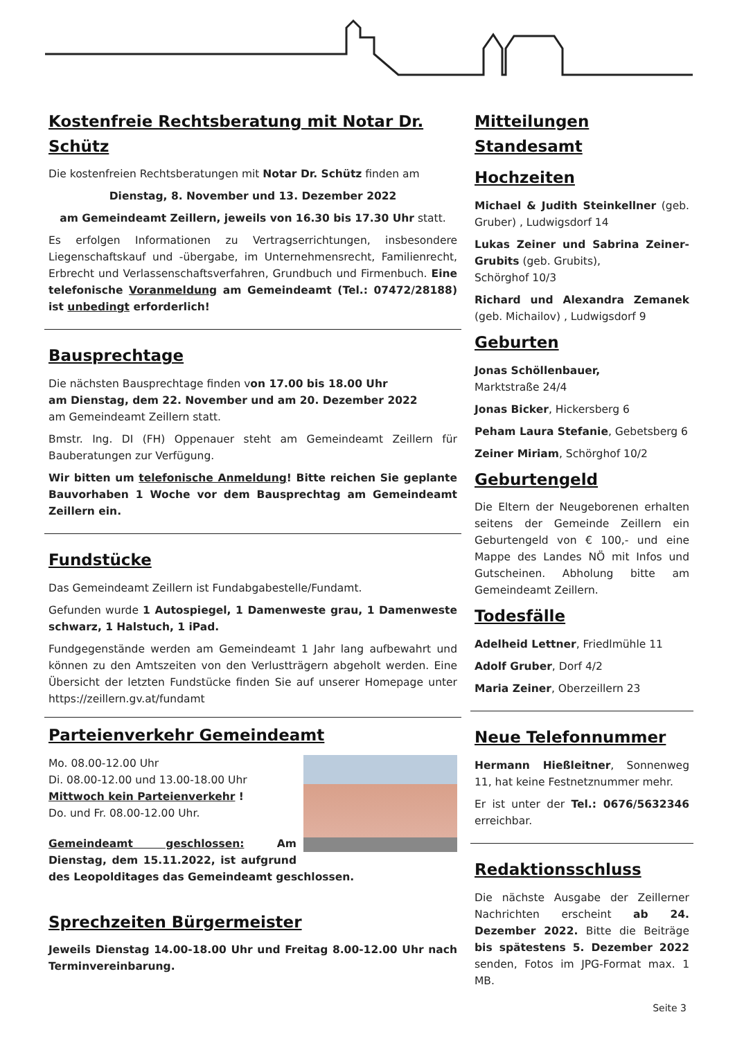Kostenfreie Rechtsberatung mit Notar Dr. Schütz
Die kostenfreien Rechtsberatungen mit Notar Dr. Schütz finden am
Dienstag, 8. November und 13. Dezember 2022
am Gemeindeamt Zeillern, jeweils von 16.30 bis 17.30 Uhr statt.
Es erfolgen Informationen zu Vertragserrichtungen, insbesondere Liegenschaftskauf und -übergabe, im Unternehmensrecht, Familienrecht, Erbrecht und Verlassenschaftsverfahren, Grundbuch und Firmenbuch. Eine telefonische Voranmeldung am Gemeindeamt (Tel.: 07472/28188) ist unbedingt erforderlich!
Bausprechtage
Die nächsten Bausprechtage finden von 17.00 bis 18.00 Uhr
am Dienstag, dem 22. November und am 20. Dezember 2022
am Gemeindeamt Zeillern statt.
Bmstr. Ing. DI (FH) Oppenauer steht am Gemeindeamt Zeillern für Bauberatungen zur Verfügung.
Wir bitten um telefonische Anmeldung! Bitte reichen Sie geplante Bauvorhaben 1 Woche vor dem Bausprechtag am Gemeindeamt Zeillern ein.
Fundstücke
Das Gemeindeamt Zeillern ist Fundabgabestelle/Fundamt.
Gefunden wurde 1 Autospiegel, 1 Damenweste grau, 1 Damenweste schwarz, 1 Halstuch, 1 iPad.
Fundgegenstände werden am Gemeindeamt 1 Jahr lang aufbewahrt und können zu den Amtszeiten von den Verlustträgern abgeholt werden. Eine Übersicht der letzten Fundstücke finden Sie auf unserer Homepage unter https://zeillern.gv.at/fundamt
Parteienverkehr Gemeindeamt
Mo. 08.00-12.00 Uhr
Di. 08.00-12.00 und 13.00-18.00 Uhr
Mittwoch kein Parteienverkehr !
Do. und Fr. 08.00-12.00 Uhr.
Gemeindeamt geschlossen: Am Dienstag, dem 15.11.2022, ist aufgrund des Leopolditages das Gemeindeamt geschlossen.
Sprechzeiten Bürgermeister
Jeweils Dienstag 14.00-18.00 Uhr und Freitag 8.00-12.00 Uhr nach Terminvereinbarung.
Mitteilungen Standesamt
Hochzeiten
Michael & Judith Steinkellner (geb. Gruber) , Ludwigsdorf 14
Lukas Zeiner und Sabrina Zeiner-Grubits (geb. Grubits),
Schörghof 10/3
Richard und Alexandra Zemanek (geb. Michailov) , Ludwigsdorf 9
Geburten
Jonas Schöllenbauer,
Marktstraße 24/4
Jonas Bicker, Hickersberg 6
Peham Laura Stefanie, Gebetsberg 6
Zeiner Miriam, Schörghof 10/2
Geburtengeld
Die Eltern der Neugeborenen erhalten seitens der Gemeinde Zeillern ein Geburtengeld von € 100,- und eine Mappe des Landes NÖ mit Infos und Gutscheinen. Abholung bitte am Gemeindeamt Zeillern.
Todesfälle
Adelheid Lettner, Friedlmühle 11
Adolf Gruber, Dorf 4/2
Maria Zeiner, Oberzeillern 23
Neue Telefonnummer
Hermann Hießleitner, Sonnenweg 11, hat keine Festnetznummer mehr.
Er ist unter der Tel.: 0676/5632346 erreichbar.
Redaktionsschluss
Die nächste Ausgabe der Zeillerner Nachrichten erscheint ab 24. Dezember 2022. Bitte die Beiträge bis spätestens 5. Dezember 2022 senden, Fotos im JPG-Format max. 1 MB.
Seite 3